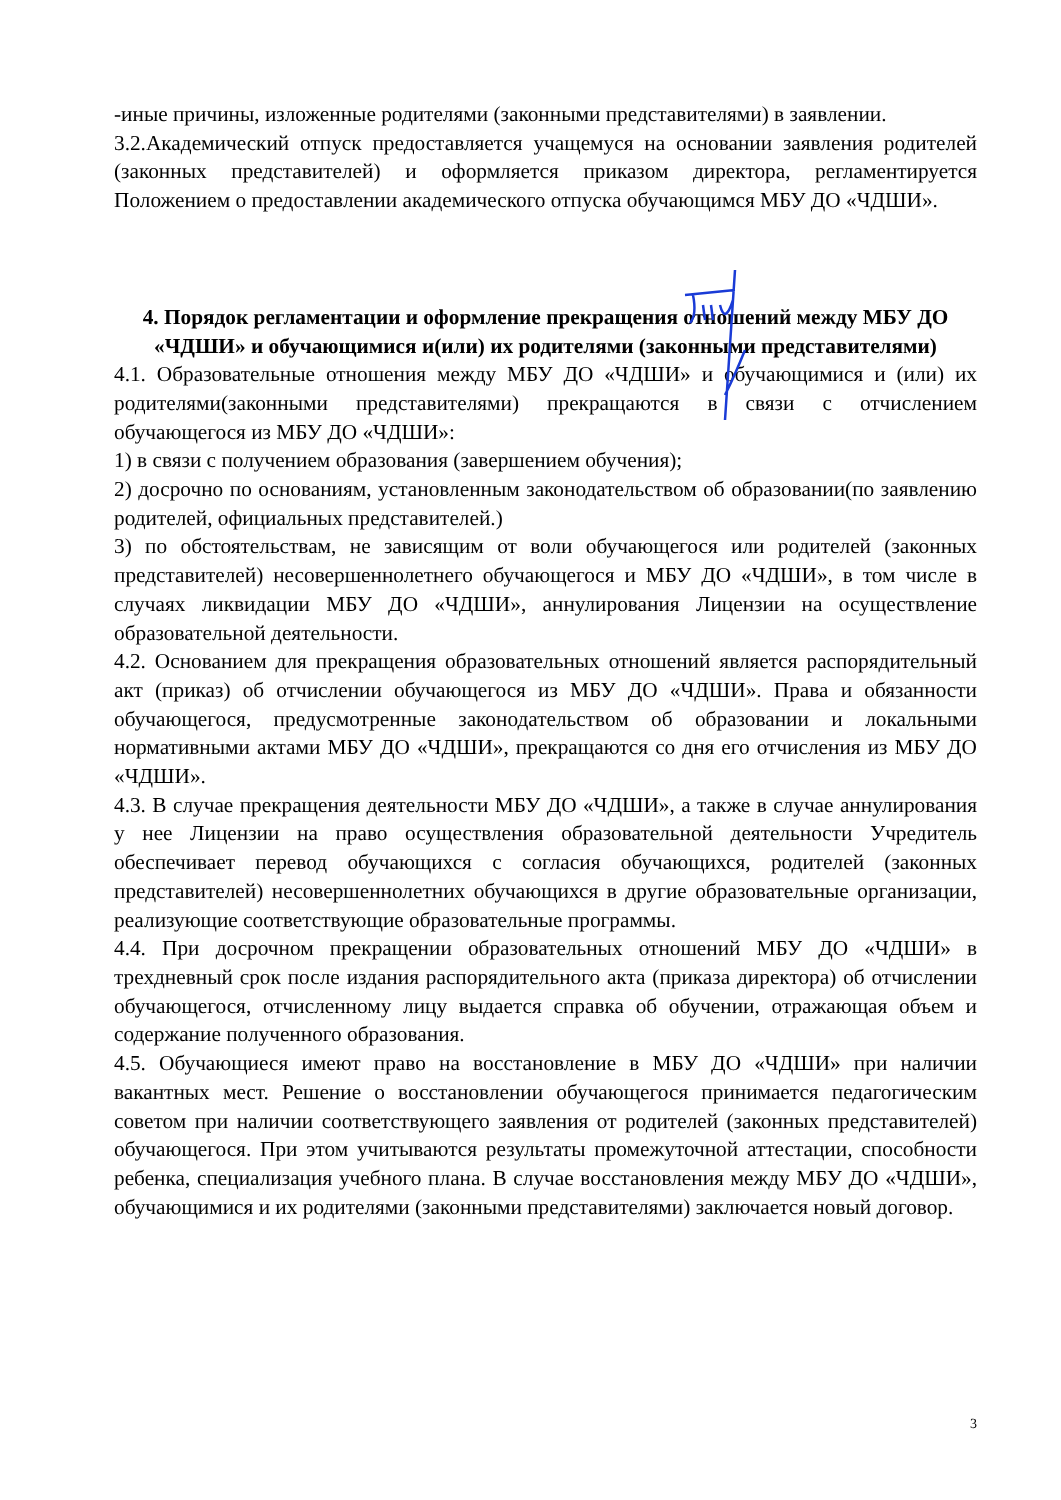-иные причины, изложенные родителями (законными представителями) в заявлении.
3.2.Академический отпуск предоставляется учащемуся на основании заявления родителей (законных представителей) и оформляется приказом директора, регламентируется Положением о предоставлении академического отпуска обучающимся МБУ ДО «ЧДШИ».
4. Порядок регламентации и оформление прекращения отношений между МБУ ДО «ЧДШИ» и обучающимися и(или) их родителями (законными представителями)
4.1. Образовательные отношения между МБУ ДО «ЧДШИ» и обучающимися и (или) их родителями(законными представителями) прекращаются в связи с отчислением обучающегося из МБУ ДО «ЧДШИ»:
1) в связи с получением образования (завершением обучения);
2) досрочно по основаниям, установленным законодательством об образовании(по заявлению родителей, официальных представителей.)
3) по обстоятельствам, не зависящим от воли обучающегося или родителей (законных представителей) несовершеннолетнего обучающегося и МБУ ДО «ЧДШИ», в том числе в случаях ликвидации МБУ ДО «ЧДШИ», аннулирования Лицензии на осуществление образовательной деятельности.
4.2. Основанием для прекращения образовательных отношений является распорядительный акт (приказ) об отчислении обучающегося из МБУ ДО «ЧДШИ». Права и обязанности обучающегося, предусмотренные законодательством об образовании и локальными нормативными актами МБУ ДО «ЧДШИ», прекращаются со дня его отчисления из МБУ ДО «ЧДШИ».
4.3. В случае прекращения деятельности МБУ ДО «ЧДШИ», а также в случае аннулирования у нее Лицензии на право осуществления образовательной деятельности Учредитель обеспечивает перевод обучающихся с согласия обучающихся, родителей (законных представителей) несовершеннолетних обучающихся в другие образовательные организации, реализующие соответствующие образовательные программы.
4.4. При досрочном прекращении образовательных отношений МБУ ДО «ЧДШИ» в трехдневный срок после издания распорядительного акта (приказа директора) об отчислении обучающегося, отчисленному лицу выдается справка об обучении, отражающая объем и содержание полученного образования.
4.5. Обучающиеся имеют право на восстановление в МБУ ДО «ЧДШИ» при наличии вакантных мест. Решение о восстановлении обучающегося принимается педагогическим советом при наличии соответствующего заявления от родителей (законных представителей) обучающегося. При этом учитываются результаты промежуточной аттестации, способности ребенка, специализация учебного плана. В случае восстановления между МБУ ДО «ЧДШИ», обучающимися и их родителями (законными представителями) заключается новый договор.
3